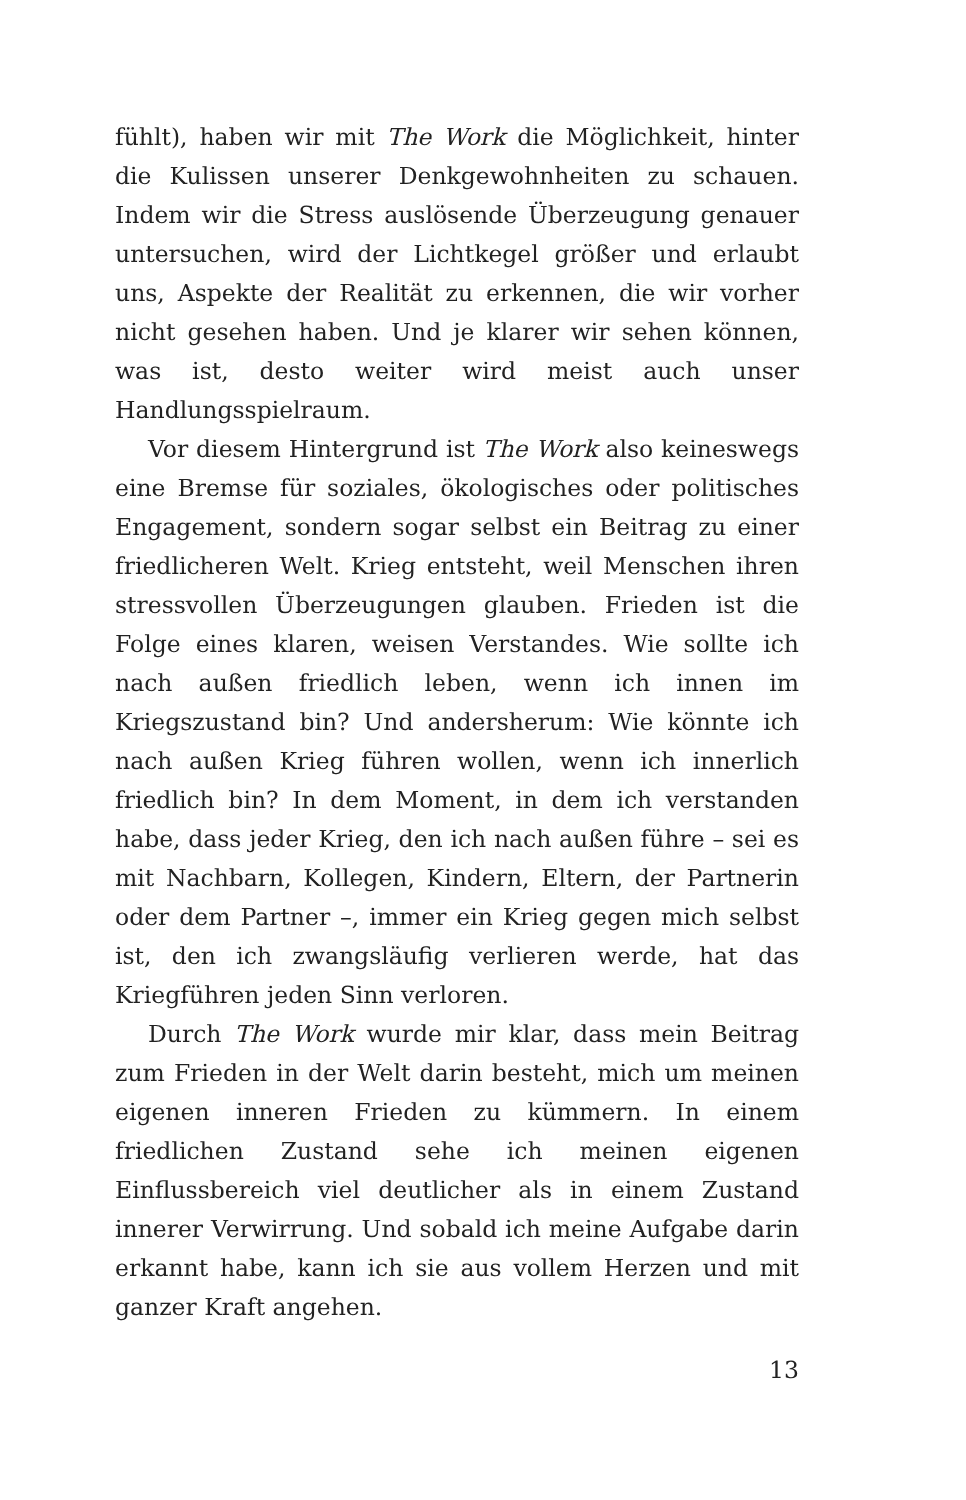fühlt), haben wir mit The Work die Möglichkeit, hinter die Kulissen unserer Denkgewohnheiten zu schauen. Indem wir die Stress auslösende Überzeugung genauer untersuchen, wird der Lichtkegel größer und erlaubt uns, Aspekte der Realität zu erkennen, die wir vorher nicht gesehen haben. Und je klarer wir sehen können, was ist, desto weiter wird meist auch unser Handlungsspielraum.
Vor diesem Hintergrund ist The Work also keineswegs eine Bremse für soziales, ökologisches oder politisches Engagement, sondern sogar selbst ein Beitrag zu einer friedlicheren Welt. Krieg entsteht, weil Menschen ihren stressvollen Überzeugungen glauben. Frieden ist die Folge eines klaren, weisen Verstandes. Wie sollte ich nach außen friedlich leben, wenn ich innen im Kriegszustand bin? Und andersherum: Wie könnte ich nach außen Krieg führen wollen, wenn ich innerlich friedlich bin? In dem Moment, in dem ich verstanden habe, dass jeder Krieg, den ich nach außen führe – sei es mit Nachbarn, Kollegen, Kindern, Eltern, der Partnerin oder dem Partner –, immer ein Krieg gegen mich selbst ist, den ich zwangsläufig verlieren werde, hat das Kriegführen jeden Sinn verloren.
Durch The Work wurde mir klar, dass mein Beitrag zum Frieden in der Welt darin besteht, mich um meinen eigenen inneren Frieden zu kümmern. In einem friedlichen Zustand sehe ich meinen eigenen Einflussbereich viel deutlicher als in einem Zustand innerer Verwirrung. Und sobald ich meine Aufgabe darin erkannt habe, kann ich sie aus vollem Herzen und mit ganzer Kraft angehen.
13